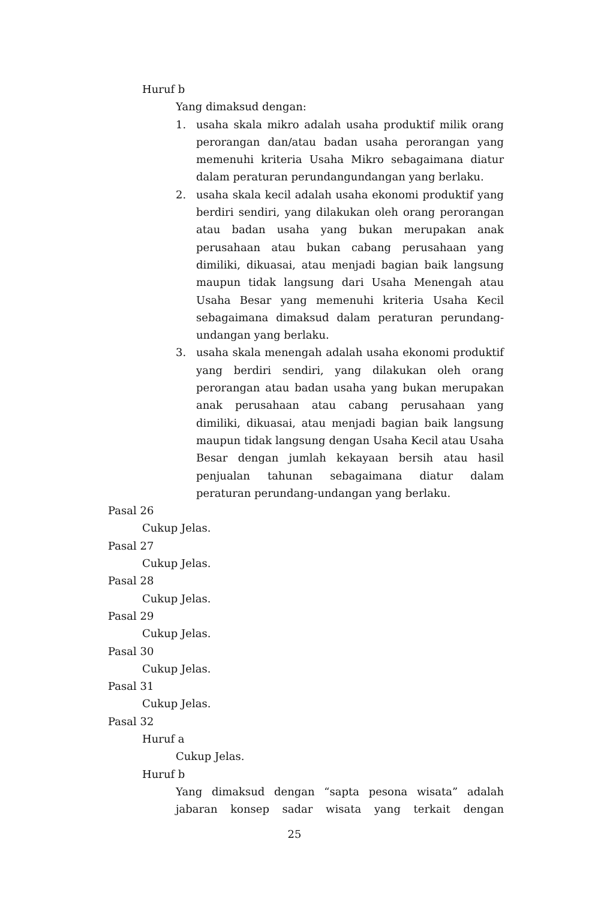Huruf b
Yang dimaksud dengan:
1. usaha skala mikro adalah usaha produktif milik orang perorangan dan/atau badan usaha perorangan yang memenuhi kriteria Usaha Mikro sebagaimana diatur dalam peraturan perundangundangan yang berlaku.
2. usaha skala kecil adalah usaha ekonomi produktif yang berdiri sendiri, yang dilakukan oleh orang perorangan atau badan usaha yang bukan merupakan anak perusahaan atau bukan cabang perusahaan yang dimiliki, dikuasai, atau menjadi bagian baik langsung maupun tidak langsung dari Usaha Menengah atau Usaha Besar yang memenuhi kriteria Usaha Kecil sebagaimana dimaksud dalam peraturan perundang-undangan yang berlaku.
3. usaha skala menengah adalah usaha ekonomi produktif yang berdiri sendiri, yang dilakukan oleh orang perorangan atau badan usaha yang bukan merupakan anak perusahaan atau cabang perusahaan yang dimiliki, dikuasai, atau menjadi bagian baik langsung maupun tidak langsung dengan Usaha Kecil atau Usaha Besar dengan jumlah kekayaan bersih atau hasil penjualan tahunan sebagaimana diatur dalam peraturan perundang-undangan yang berlaku.
Pasal 26
Cukup Jelas.
Pasal 27
Cukup Jelas.
Pasal 28
Cukup Jelas.
Pasal 29
Cukup Jelas.
Pasal 30
Cukup Jelas.
Pasal 31
Cukup Jelas.
Pasal 32
Huruf a
Cukup Jelas.
Huruf b
Yang dimaksud dengan “sapta pesona wisata” adalah jabaran konsep sadar wisata yang terkait dengan
25